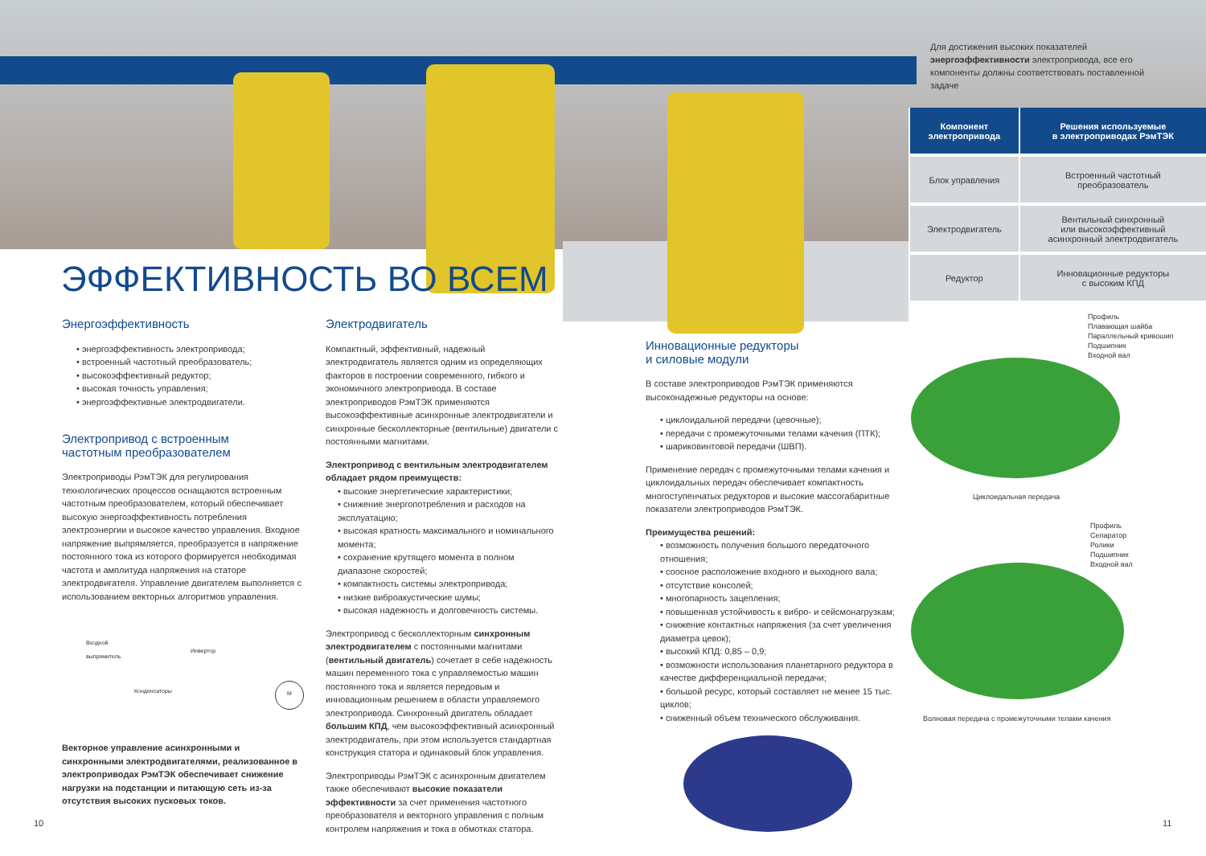Для достижения высоких показателей энергоэффективности электропривода, все его компоненты должны соответствовать поставленной задаче
| Компонент электропривода | Решения используемые в электроприводах РэмТЭК |
| --- | --- |
| Блок управления | Встроенный частотный преобразователь |
| Электродвигатель | Вентильный синхронный или высокоэффективный асинхронный электродвигатель |
| Редуктор | Инновационные редукторы с высоким КПД |
ЭФФЕКТИВНОСТЬ ВО ВСЕМ
Энергоэффективность
• энергоэффективность электропривода;
• встроенный частотный преобразователь;
• высокоэффективный редуктор;
• высокая точность управления;
• энергоэффективные электродвигатели.
Электропривод с встроенным
частотным преобразователем
Электроприводы РэмТЭК для регулирования технологических процессов оснащаются встроенным частотным преобразователем, который обеспечивает высокую энергоэффективность потребления электроэнергии и высокое качество управления. Входное напряжение выпрямляется, преобразуется в напряжение постоянного тока из которого формируется необходимая частота и амплитуда напряжения на статоре электродвигателя. Управление двигателем выполняется с использованием векторных алгоритмов управления.
Входной
выпрямитель Инвертор
Конденсаторы
M
Векторное управление асинхронными и синхронными электродвигателями, реализованное в электроприводах РэмТЭК обеспечивает снижение нагрузки на подстанции и питающую сеть из-за отсутствия высоких пусковых токов.
Электродвигатель
Компактный, эффективный, надежный электродвигатель является одним из определяющих факторов в построении современного, гибкого и экономичного электропривода. В составе электроприводов РэмТЭК применяются высокоэффективные асинхронные электродвигатели и синхронные бесколлекторные (вентильные) двигатели с постоянными магнитами.
Электропривод с вентильным электродвигателем обладает рядом преимуществ:
• высокие энергетические характеристики;
• снижение энергопотребления и расходов на эксплуатацию;
• высокая кратность максимального и номинального момента;
• сохранение крутящего момента в полном диапазоне скоростей;
• компактность системы электропривода;
• низкие виброакустические шумы;
• высокая надежность и долговечность системы.
Электропривод с бесколлекторным синхронным электродвигателем с постоянными магнитами (вентильный двигатель) сочетает в себе надежность машин переменного тока с управляемостью машин постоянного тока и является передовым и инновационным решением в области управляемого электропривода. Синхронный двигатель обладает большим КПД, чем высокоэффективный асинхронный электродвигатель, при этом используется стандартная конструкция статора и одинаковый блок управления.
Электроприводы РэмТЭК с асинхронным двигателем также обеспечивают высокие показатели эффективности за счет применения частотного преобразователя и векторного управления с полным контролем напряжения и тока в обмотках статора.
Инновационные редукторы
и силовые модули
В составе электроприводов РэмТЭК применяются высоконадежные редукторы на основе:
• циклоидальной передачи (цевочные);
• передачи с промежуточными телами качения (ПТК);
• шариковинтовой передачи (ШВП).
Применение передач с промежуточными телами качения и циклоидальных передач обеспечивает компактность многоступенчатых редукторов и высокие массогабаритные показатели электроприводов РэмТЭК.
Преимущества решений:
• возможность получения большого передаточного отношения;
• соосное расположение входного и выходного вала;
• отсутствие консолей;
• многопарность зацепления;
• повышенная устойчивость к вибро- и сейсмонагрузкам;
• снижение контактных напряжения (за счет увеличения диаметра цевок);
• высокий КПД: 0,85 – 0,9;
• возможности использования планетарного редуктора в качестве дифференциальной передачи;
• большой ресурс, который составляет не менее 15 тыс. циклов;
• сниженный объем технического обслуживания.
Профиль
Плавающая шайба
Параллельный кривошип
Подшипник
Входной вал
Циклоидальная передача
Профиль
Сепаратор
Ролики
Подшипник
Входной вал
Волновая передача с промежуточными телами качения
10 11